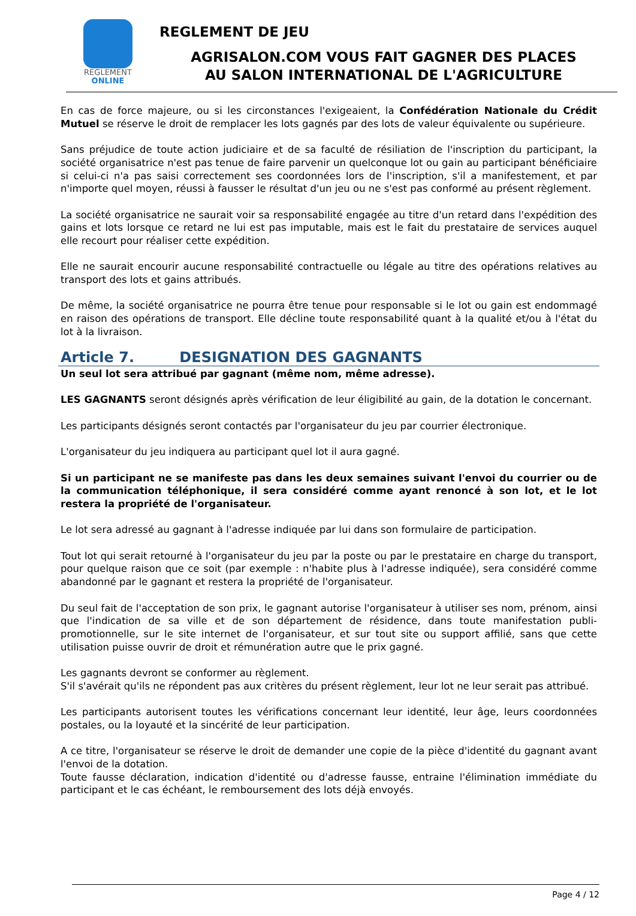REGLEMENT
ONLINE
REGLEMENT DE JEU
AGRISALON.COM VOUS FAIT GAGNER DES PLACES
AU SALON INTERNATIONAL DE L'AGRICULTURE
En cas de force majeure, ou si les circonstances l'exigeaient, la Confédération Nationale du Crédit Mutuel se réserve le droit de remplacer les lots gagnés par des lots de valeur équivalente ou supérieure.
Sans préjudice de toute action judiciaire et de sa faculté de résiliation de l'inscription du participant, la société organisatrice n'est pas tenue de faire parvenir un quelconque lot ou gain au participant bénéficiaire si celui-ci n'a pas saisi correctement ses coordonnées lors de l'inscription, s'il a manifestement, et par n'importe quel moyen, réussi à fausser le résultat d'un jeu ou ne s'est pas conformé au présent règlement.
La société organisatrice ne saurait voir sa responsabilité engagée au titre d'un retard dans l'expédition des gains et lots lorsque ce retard ne lui est pas imputable, mais est le fait du prestataire de services auquel elle recourt pour réaliser cette expédition.
Elle ne saurait encourir aucune responsabilité contractuelle ou légale au titre des opérations relatives au transport des lots et gains attribués.
De même, la société organisatrice ne pourra être tenue pour responsable si le lot ou gain est endommagé en raison des opérations de transport. Elle décline toute responsabilité quant à la qualité et/ou à l'état du lot à la livraison.
Article 7. DESIGNATION DES GAGNANTS
Un seul lot sera attribué par gagnant (même nom, même adresse).
LES GAGNANTS seront désignés après vérification de leur éligibilité au gain, de la dotation le concernant.
Les participants désignés seront contactés par l'organisateur du jeu par courrier électronique.
L'organisateur du jeu indiquera au participant quel lot il aura gagné.
Si un participant ne se manifeste pas dans les deux semaines suivant l'envoi du courrier ou de la communication téléphonique, il sera considéré comme ayant renoncé à son lot, et le lot restera la propriété de l'organisateur.
Le lot sera adressé au gagnant à l'adresse indiquée par lui dans son formulaire de participation.
Tout lot qui serait retourné à l'organisateur du jeu par la poste ou par le prestataire en charge du transport, pour quelque raison que ce soit (par exemple : n'habite plus à l'adresse indiquée), sera considéré comme abandonné par le gagnant et restera la propriété de l'organisateur.
Du seul fait de l'acceptation de son prix, le gagnant autorise l'organisateur à utiliser ses nom, prénom, ainsi que l'indication de sa ville et de son département de résidence, dans toute manifestation publi-promotionnelle, sur le site internet de l'organisateur, et sur tout site ou support affilié, sans que cette utilisation puisse ouvrir de droit et rémunération autre que le prix gagné.
Les gagnants devront se conformer au règlement.
S'il s'avérait qu'ils ne répondent pas aux critères du présent règlement, leur lot ne leur serait pas attribué.
Les participants autorisent toutes les vérifications concernant leur identité, leur âge, leurs coordonnées postales, ou la loyauté et la sincérité de leur participation.
A ce titre, l'organisateur se réserve le droit de demander une copie de la pièce d'identité du gagnant avant l'envoi de la dotation.
Toute fausse déclaration, indication d'identité ou d'adresse fausse, entraine l'élimination immédiate du participant et le cas échéant, le remboursement des lots déjà envoyés.
Page 4 / 12